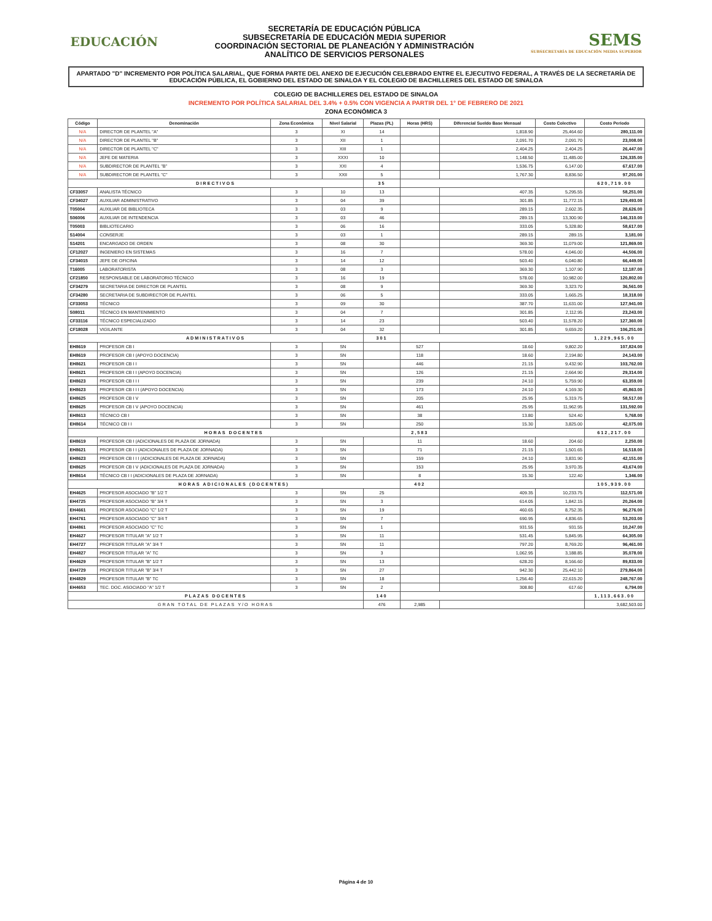EDUCACIÓN
SECRETARÍA DE EDUCACIÓN PÚBLICA
SUBSECRETARÍA DE EDUCACIÓN MEDIA SUPERIOR
COORDINACIÓN SECTORIAL DE PLANEACIÓN Y ADMINISTRACIÓN
ANALÍTICO DE SERVICIOS PERSONALES
SEMS
SUBSECRETARÍA DE EDUCACIÓN MEDIA SUPERIOR
APARTADO "D" INCREMENTO POR POLÍTICA SALARIAL, QUE FORMA PARTE DEL ANEXO DE EJECUCIÓN CELEBRADO ENTRE EL EJECUTIVO FEDERAL, A TRAVÉS DE LA SECRETARÍA DE EDUCACIÓN PÚBLICA, EL GOBIERNO DEL ESTADO DE SINALOA Y EL COLEGIO DE BACHILLERES DEL ESTADO DE SINALOA
COLEGIO DE BACHILLERES DEL ESTADO DE SINALOA
INCREMENTO POR POLÍTICA SALARIAL DEL 3.4% + 0.5% CON VIGENCIA A PARTIR DEL 1° DE FEBRERO DE 2021
ZONA ECONÓMICA 3
| Código | Denominación | Zona Económica | Nivel Salarial | Plazas (PL) | Horas (HRS) | Diferencial Sueldo Base Mensual | Costo Colectivo | Costo Periodo |
| --- | --- | --- | --- | --- | --- | --- | --- | --- |
| N/A | DIRECTOR DE PLANTEL "A" | 3 | XI | 14 | | 1,818.90 | 25,464.60 | 280,111.00 |
| N/A | DIRECTOR DE PLANTEL "B" | 3 | XII | 1 | | 2,091.70 | 2,091.70 | 23,008.00 |
| N/A | DIRECTOR DE PLANTEL "C" | 3 | XIII | 1 | | 2,404.25 | 2,404.25 | 26,447.00 |
| N/A | JEFE DE MATERIA | 3 | XXXI | 10 | | 1,148.50 | 11,485.00 | 126,335.00 |
| N/A | SUBDIRECTOR DE PLANTEL "B" | 3 | XXI | 4 | | 1,536.75 | 6,147.00 | 67,617.00 |
| N/A | SUBDIRECTOR DE PLANTEL "C" | 3 | XXII | 5 | | 1,767.30 | 8,836.50 | 97,201.00 |
| DIRECTIVOS | | | | 35 | | | | 620,719.00 |
| CF33057 | ANALISTA TÉCNICO | 3 | 10 | 13 | | 407.35 | 5,295.55 | 58,251.00 |
| CF34027 | AUXILIAR ADMINISTRATIVO | 3 | 04 | 39 | | 301.85 | 11,772.15 | 129,493.00 |
| T05004 | AUXILIAR DE BIBLIOTECA | 3 | 03 | 9 | | 289.15 | 2,602.35 | 28,626.00 |
| S06006 | AUXILIAR DE INTENDENCIA | 3 | 03 | 46 | | 289.15 | 13,300.90 | 146,310.00 |
| T05003 | BIBLIOTECARIO | 3 | 06 | 16 | | 333.05 | 5,328.80 | 58,617.00 |
| S14004 | CONSERJE | 3 | 03 | 1 | | 289.15 | 289.15 | 3,181.00 |
| S14201 | ENCARGADO DE ORDEN | 3 | 08 | 30 | | 369.30 | 11,079.00 | 121,869.00 |
| CF12027 | INGENIERO EN SISTEMAS | 3 | 16 | 7 | | 578.00 | 4,046.00 | 44,506.00 |
| CF34015 | JEFE DE OFICINA | 3 | 14 | 12 | | 503.40 | 6,040.80 | 66,449.00 |
| T16005 | LABORATORISTA | 3 | 08 | 3 | | 369.30 | 1,107.90 | 12,187.00 |
| CF21850 | RESPONSABLE DE LABORATORIO TÉCNICO | 3 | 16 | 19 | | 578.00 | 10,982.00 | 120,802.00 |
| CF34279 | SECRETARIA DE DIRECTOR DE PLANTEL | 3 | 08 | 9 | | 369.30 | 3,323.70 | 36,561.00 |
| CF34280 | SECRETARIA DE SUBDIRECTOR DE PLANTEL | 3 | 06 | 5 | | 333.05 | 1,665.25 | 18,318.00 |
| CF33053 | TÉCNICO | 3 | 09 | 30 | | 387.70 | 11,631.00 | 127,941.00 |
| S08011 | TÉCNICO EN MANTENIMIENTO | 3 | 04 | 7 | | 301.85 | 2,112.95 | 23,243.00 |
| CF33116 | TÉCNICO ESPECIALIZADO | 3 | 14 | 23 | | 503.40 | 11,578.20 | 127,360.00 |
| CF18028 | VIGILANTE | 3 | 04 | 32 | | 301.85 | 9,659.20 | 106,251.00 |
| ADMINISTRATIVOS | | | | 301 | | | | 1,229,965.00 |
| EH8619 | PROFESOR CB I | 3 | SN | | 527 | 18.60 | 9,802.20 | 107,824.00 |
| EH8619 | PROFESOR CB I (APOYO DOCENCIA) | 3 | SN | | 118 | 18.60 | 2,194.80 | 24,143.00 |
| EH8621 | PROFESOR CB I I | 3 | SN | | 446 | 21.15 | 9,432.90 | 103,762.00 |
| EH8621 | PROFESOR CB I I (APOYO DOCENCIA) | 3 | SN | | 126 | 21.15 | 2,664.90 | 29,314.00 |
| EH8623 | PROFESOR CB I I I | 3 | SN | | 239 | 24.10 | 5,759.90 | 63,359.00 |
| EH8623 | PROFESOR CB I I I (APOYO DOCENCIA) | 3 | SN | | 173 | 24.10 | 4,169.30 | 45,863.00 |
| EH8625 | PROFESOR CB I V | 3 | SN | | 205 | 25.95 | 5,319.75 | 58,517.00 |
| EH8625 | PROFESOR CB I V (APOYO DOCENCIA) | 3 | SN | | 461 | 25.95 | 11,962.95 | 131,592.00 |
| EH8613 | TÉCNICO CB I | 3 | SN | | 38 | 13.80 | 524.40 | 5,768.00 |
| EH8614 | TÉCNICO CB I I | 3 | SN | | 250 | 15.30 | 3,825.00 | 42,075.00 |
| HORAS DOCENTES | | | | | 2,583 | | | 612,217.00 |
| EH8619 | PROFESOR CB I (ADICIONALES DE PLAZA DE JORNADA) | 3 | SN | | 11 | 18.60 | 204.60 | 2,250.00 |
| EH8621 | PROFESOR CB I I (ADICIONALES DE PLAZA DE JORNADA) | 3 | SN | | 71 | 21.15 | 1,501.65 | 16,518.00 |
| EH8623 | PROFESOR CB I I I (ADICIONALES DE PLAZA DE JORNADA) | 3 | SN | | 159 | 24.10 | 3,831.90 | 42,151.00 |
| EH8625 | PROFESOR CB I V (ADICIONALES DE PLAZA DE JORNADA) | 3 | SN | | 153 | 25.95 | 3,970.35 | 43,674.00 |
| EH8614 | TÉCNICO CB I I (ADICIONALES DE PLAZA DE JORNADA) | 3 | SN | | 8 | 15.30 | 122.40 | 1,346.00 |
| HORAS ADICIONALES (DOCENTES) | | | | | 402 | | | 105,939.00 |
| EH4625 | PROFESOR ASOCIADO "B" 1/2 T | 3 | SN | 25 | | 409.35 | 10,233.75 | 112,571.00 |
| EH4725 | PROFESOR ASOCIADO "B" 3/4 T | 3 | SN | 3 | | 614.05 | 1,842.15 | 20,264.00 |
| EH4661 | PROFESOR ASOCIADO "C" 1/2 T | 3 | SN | 19 | | 460.65 | 8,752.35 | 96,276.00 |
| EH4761 | PROFESOR ASOCIADO "C" 3/4 T | 3 | SN | 7 | | 690.95 | 4,836.65 | 53,203.00 |
| EH4861 | PROFESOR ASOCIADO "C" TC | 3 | SN | 1 | | 931.55 | 931.55 | 10,247.00 |
| EH4627 | PROFESOR TITULAR "A" 1/2 T | 3 | SN | 11 | | 531.45 | 5,845.95 | 64,305.00 |
| EH4727 | PROFESOR TITULAR "A" 3/4 T | 3 | SN | 11 | | 797.20 | 8,769.20 | 96,461.00 |
| EH4827 | PROFESOR TITULAR "A" TC | 3 | SN | 3 | | 1,062.95 | 3,188.85 | 35,078.00 |
| EH4629 | PROFESOR TITULAR "B" 1/2 T | 3 | SN | 13 | | 628.20 | 8,166.60 | 89,833.00 |
| EH4729 | PROFESOR TITULAR "B" 3/4 T | 3 | SN | 27 | | 942.30 | 25,442.10 | 279,864.00 |
| EH4829 | PROFESOR TITULAR "B" TC | 3 | SN | 18 | | 1,256.40 | 22,615.20 | 248,767.00 |
| EH4653 | TEC. DOC. ASOCIADO "A" 1/2 T | 3 | SN | 2 | | 308.80 | 617.60 | 6,794.00 |
| PLAZAS DOCENTES | | | | 140 | | | | 1,113,663.00 |
| GRAN TOTAL DE PLAZAS Y/O HORAS | | | | 476 | 2,985 | | | 3,682,503.00 |
Página 4 de 10